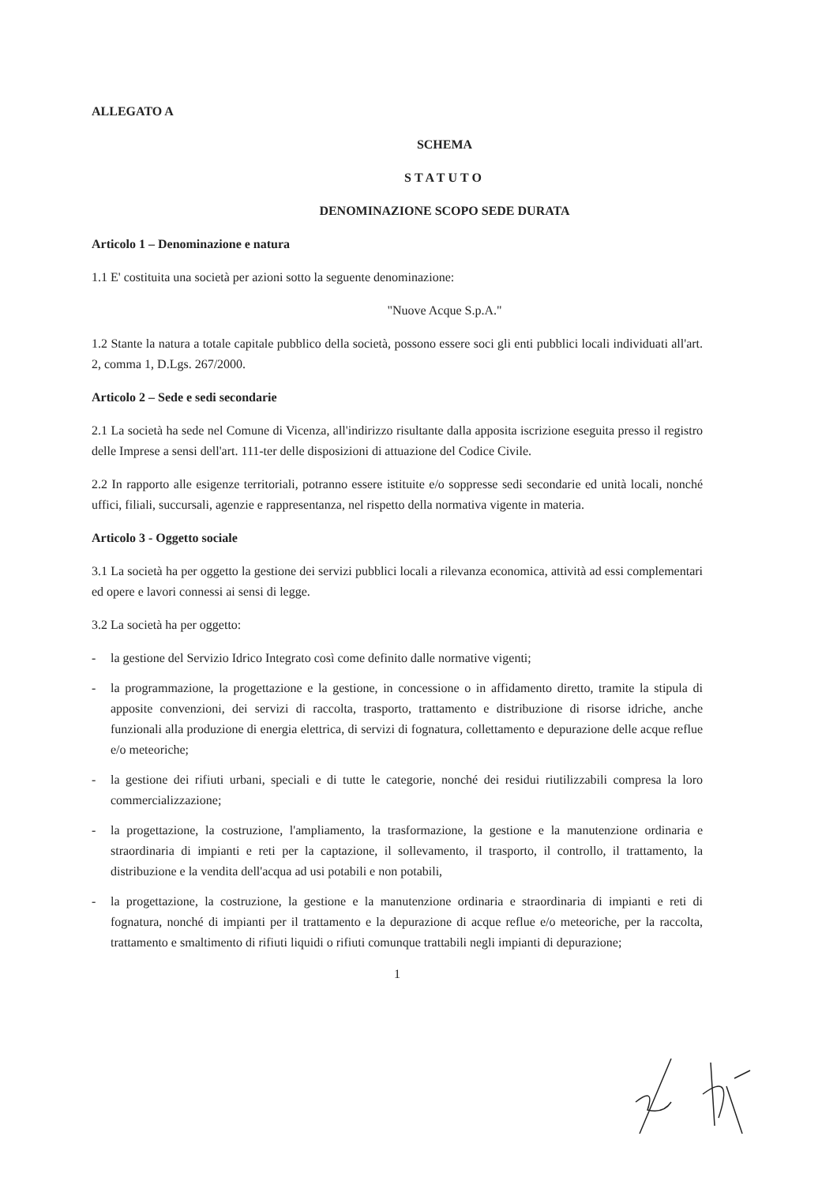ALLEGATO A
SCHEMA
STATUTO
DENOMINAZIONE SCOPO SEDE DURATA
Articolo 1 – Denominazione e natura
1.1 E' costituita una società per azioni sotto la seguente denominazione:
"Nuove Acque S.p.A."
1.2 Stante la natura a totale capitale pubblico della società, possono essere soci gli enti pubblici locali individuati all'art. 2, comma 1, D.Lgs. 267/2000.
Articolo 2 – Sede e sedi secondarie
2.1 La società ha sede nel Comune di Vicenza, all'indirizzo risultante dalla apposita iscrizione eseguita presso il registro delle Imprese a sensi dell'art. 111-ter delle disposizioni di attuazione del Codice Civile.
2.2 In rapporto alle esigenze territoriali, potranno essere istituite e/o soppresse sedi secondarie ed unità locali, nonché uffici, filiali, succursali, agenzie e rappresentanza, nel rispetto della normativa vigente in materia.
Articolo 3 - Oggetto sociale
3.1 La società ha per oggetto la gestione dei servizi pubblici locali a rilevanza economica, attività ad essi complementari ed opere e lavori connessi ai sensi di legge.
3.2 La società ha per oggetto:
- la gestione del Servizio Idrico Integrato così come definito dalle normative vigenti;
- la programmazione, la progettazione e la gestione, in concessione o in affidamento diretto, tramite la stipula di apposite convenzioni, dei servizi di raccolta, trasporto, trattamento e distribuzione di risorse idriche, anche funzionali alla produzione di energia elettrica, di servizi di fognatura, collettamento e depurazione delle acque reflue e/o meteoriche;
- la gestione dei rifiuti urbani, speciali e di tutte le categorie, nonché dei residui riutilizzabili compresa la loro commercializzazione;
- la progettazione, la costruzione, l'ampliamento, la trasformazione, la gestione e la manutenzione ordinaria e straordinaria di impianti e reti per la captazione, il sollevamento, il trasporto, il controllo, il trattamento, la distribuzione e la vendita dell'acqua ad usi potabili e non potabili,
- la progettazione, la costruzione, la gestione e la manutenzione ordinaria e straordinaria di impianti e reti di fognatura, nonché di impianti per il trattamento e la depurazione di acque reflue e/o meteoriche, per la raccolta, trattamento e smaltimento di rifiuti liquidi o rifiuti comunque trattabili negli impianti di depurazione;
1